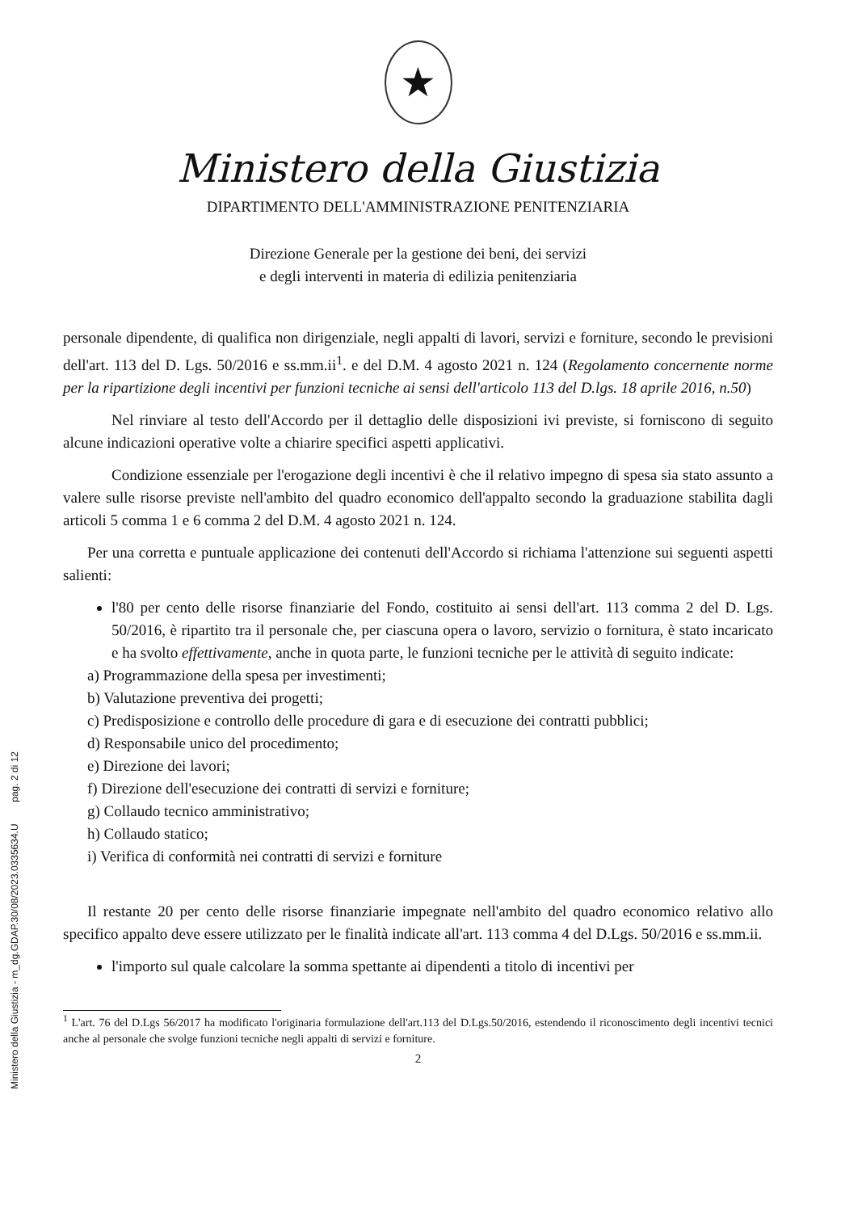Ministero della Giustizia - m_dg.GDAP.30/08/2023.0335634.U pag. 2 di 12
★
Ministero della Giustizia
DIPARTIMENTO DELL'AMMINISTRAZIONE PENITENZIARIA
Direzione Generale per la gestione dei beni, dei servizi
e degli interventi in materia di edilizia penitenziaria
personale dipendente, di qualifica non dirigenziale, negli appalti di lavori, servizi e forniture, secondo le previsioni dell'art. 113 del D. Lgs. 50/2016 e ss.mm.ii<sup>1</sup>. e del D.M. 4 agosto 2021 n. 124 (Regolamento concernente norme per la ripartizione degli incentivi per funzioni tecniche ai sensi dell'articolo 113 del D.lgs. 18 aprile 2016, n.50)
Nel rinviare al testo dell'Accordo per il dettaglio delle disposizioni ivi previste, si forniscono di seguito alcune indicazioni operative volte a chiarire specifici aspetti applicativi.
Condizione essenziale per l'erogazione degli incentivi è che il relativo impegno di spesa sia stato assunto a valere sulle risorse previste nell'ambito del quadro economico dell'appalto secondo la graduazione stabilita dagli articoli 5 comma 1 e 6 comma 2 del D.M. 4 agosto 2021 n. 124.
Per una corretta e puntuale applicazione dei contenuti dell'Accordo si richiama l'attenzione sui seguenti aspetti salienti:
l'80 per cento delle risorse finanziarie del Fondo, costituito ai sensi dell'art. 113 comma 2 del D. Lgs. 50/2016, è ripartito tra il personale che, per ciascuna opera o lavoro, servizio o fornitura, è stato incaricato e ha svolto effettivamente, anche in quota parte, le funzioni tecniche per le attività di seguito indicate:
a) Programmazione della spesa per investimenti;
b) Valutazione preventiva dei progetti;
c) Predisposizione e controllo delle procedure di gara e di esecuzione dei contratti pubblici;
d) Responsabile unico del procedimento;
e) Direzione dei lavori;
f) Direzione dell'esecuzione dei contratti di servizi e forniture;
g) Collaudo tecnico amministrativo;
h) Collaudo statico;
i) Verifica di conformità nei contratti di servizi e forniture
Il restante 20 per cento delle risorse finanziarie impegnate nell'ambito del quadro economico relativo allo specifico appalto deve essere utilizzato per le finalità indicate all'art. 113 comma 4 del D.Lgs. 50/2016 e ss.mm.ii.
l'importo sul quale calcolare la somma spettante ai dipendenti a titolo di incentivi per
<sup>1</sup> L'art. 76 del D.Lgs 56/2017 ha modificato l'originaria formulazione dell'art.113 del D.Lgs.50/2016, estendendo il riconoscimento degli incentivi tecnici anche al personale che svolge funzioni tecniche negli appalti di servizi e forniture.
2